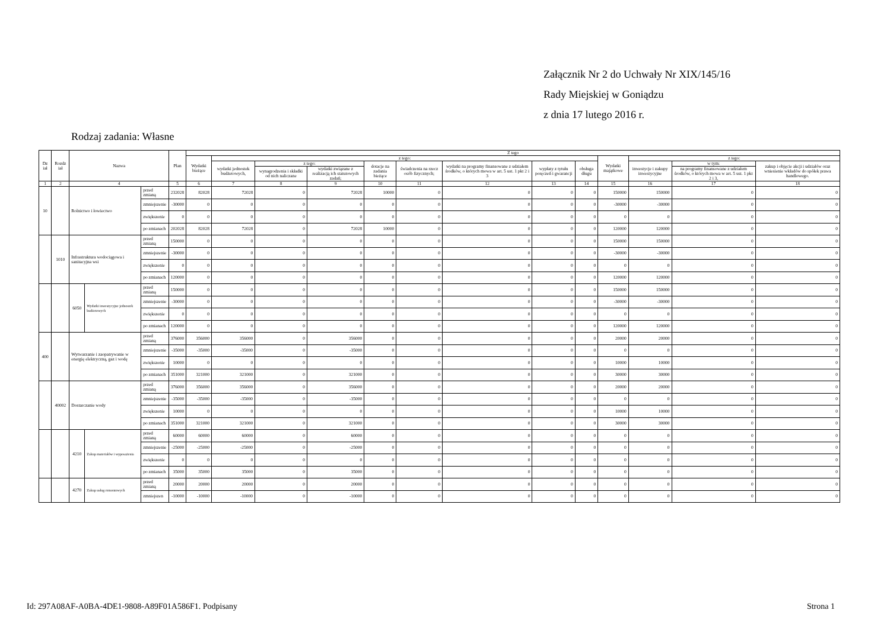Załącznik Nr 2 do Uchwały Nr XIX/145/16
Rady Miejskiej w Goniądzu
z dnia 17 lutego 2016 r.
Rodzaj zadania: Własne
| Dz iał | Rozdz iał | Nazwa | | | Plan | Z tego | | | | | | | | | | | | |
| --- | --- | --- | --- | --- | --- | --- | --- | --- | --- | --- | --- | --- | --- | --- | --- | --- | --- | --- |
| | | | | | | Wydatki bieżące | z tego: | | | | | | | | Wydatki majątkowe | z tego: | | |
| | | | | | | | wydatki jednostek budżetowych, | z tego: | | dotacje na zadania bieżące | świadczenia na rzecz osób fizycznych; | wydatki na programy finansowane z udziałem środków, o których mowa w art. 5 ust. 1 pkt 2 i 3 | wypłaty z tytułu poręczeń i gwarancji | obsługa długu | | inwestycje i zakupy inwestycyjne | w tym: | zakup i objęcie akcji i udziałów oraz wniesienie wkładów do spółek prawa handlowego. |
| | | | | | | | | wynagrodzenia i składki od nich naliczane | wydatki związane z realizacją ich statutowych zadań; | | | | | | | | na programy finansowane z udziałem środków, o których mowa w art. 5 ust. 1 pkt 2 i 3, | |
| 1 | 2 | 4 | | | 5 | 6 | 7 | 8 | 9 | 10 | 11 | 12 | 13 | 14 | 15 | 16 | 17 | 18 |
| 10 | | Rolnictwo i łowiectwo | | przed zmianą | 232028 | 82028 | 72028 | 0 | 72028 | 10000 | 0 | 0 | 0 | 0 | 150000 | 150000 | 0 | 0 |
| | | | | zmniejszenie | -30000 | 0 | 0 | 0 | 0 | 0 | 0 | 0 | 0 | 0 | -30000 | -30000 | 0 | 0 |
| | | | | zwiększenie | 0 | 0 | 0 | 0 | 0 | 0 | 0 | 0 | 0 | 0 | 0 | 0 | 0 | 0 |
| | | | | po zmianach | 202028 | 82028 | 72028 | 0 | 72028 | 10000 | 0 | 0 | 0 | 0 | 120000 | 120000 | 0 | 0 |
| | 1010 | Infrastruktura wodociągowa i sanitacyjna wsi | | przed zmianą | 150000 | 0 | 0 | 0 | 0 | 0 | 0 | 0 | 0 | 0 | 150000 | 150000 | 0 | 0 |
| | | | | zmniejszenie | -30000 | 0 | 0 | 0 | 0 | 0 | 0 | 0 | 0 | 0 | -30000 | -30000 | 0 | 0 |
| | | | | zwiększenie | 0 | 0 | 0 | 0 | 0 | 0 | 0 | 0 | 0 | 0 | 0 | 0 | 0 | 0 |
| | | | | po zmianach | 120000 | 0 | 0 | 0 | 0 | 0 | 0 | 0 | 0 | 0 | 120000 | 120000 | 0 | 0 |
| | | 6050 | Wydatki inwestycyjne jednostek budżetowych | przed zmianą | 150000 | 0 | 0 | 0 | 0 | 0 | 0 | 0 | 0 | 0 | 150000 | 150000 | 0 | 0 |
| | | | | zmniejszenie | -30000 | 0 | 0 | 0 | 0 | 0 | 0 | 0 | 0 | 0 | -30000 | -30000 | 0 | 0 |
| | | | | zwiększenie | 0 | 0 | 0 | 0 | 0 | 0 | 0 | 0 | 0 | 0 | 0 | 0 | 0 | 0 |
| | | | | po zmianach | 120000 | 0 | 0 | 0 | 0 | 0 | 0 | 0 | 0 | 0 | 120000 | 120000 | 0 | 0 |
| 400 | | Wytwarzanie i zaopatrywanie w energię elektryczną, gaz i wodę | | przed zmianą | 376000 | 356000 | 356000 | 0 | 356000 | 0 | 0 | 0 | 0 | 0 | 20000 | 20000 | 0 | 0 |
| | | | | zmniejszenie | -35000 | -35000 | -35000 | 0 | -35000 | 0 | 0 | 0 | 0 | 0 | 0 | 0 | 0 | 0 |
| | | | | zwiększenie | 10000 | 0 | 0 | 0 | 0 | 0 | 0 | 0 | 0 | 0 | 10000 | 10000 | 0 | 0 |
| | | | | po zmianach | 351000 | 321000 | 321000 | 0 | 321000 | 0 | 0 | 0 | 0 | 0 | 30000 | 30000 | 0 | 0 |
| | 40002 | Dostarczanie wody | | przed zmianą | 376000 | 356000 | 356000 | 0 | 356000 | 0 | 0 | 0 | 0 | 0 | 20000 | 20000 | 0 | 0 |
| | | | | zmniejszenie | -35000 | -35000 | -35000 | 0 | -35000 | 0 | 0 | 0 | 0 | 0 | 0 | 0 | 0 | 0 |
| | | | | zwiększenie | 10000 | 0 | 0 | 0 | 0 | 0 | 0 | 0 | 0 | 0 | 10000 | 10000 | 0 | 0 |
| | | | | po zmianach | 351000 | 321000 | 321000 | 0 | 321000 | 0 | 0 | 0 | 0 | 0 | 30000 | 30000 | 0 | 0 |
| | | 4210 | Zakup materiałów i wyposażenia | przed zmianą | 60000 | 60000 | 60000 | 0 | 60000 | 0 | 0 | 0 | 0 | 0 | 0 | 0 | 0 | 0 |
| | | | | zmniejszenie | -25000 | -25000 | -25000 | 0 | -25000 | 0 | 0 | 0 | 0 | 0 | 0 | 0 | 0 | 0 |
| | | | | zwiększenie | 0 | 0 | 0 | 0 | 0 | 0 | 0 | 0 | 0 | 0 | 0 | 0 | 0 | 0 |
| | | | | po zmianach | 35000 | 35000 | 35000 | 0 | 35000 | 0 | 0 | 0 | 0 | 0 | 0 | 0 | 0 | 0 |
| | | 4270 | Zakup usług remontowych | przed zmianą | 20000 | 20000 | 20000 | 0 | 20000 | 0 | 0 | 0 | 0 | 0 | 0 | 0 | 0 | 0 |
| | | | | zmniejszen | -10000 | -10000 | -10000 | 0 | -10000 | 0 | 0 | 0 | 0 | 0 | 0 | 0 | 0 | 0 |
Id: 297A08AF-A0BA-4DE1-9808-A89F01A586F1. Podpisany
Strona 1